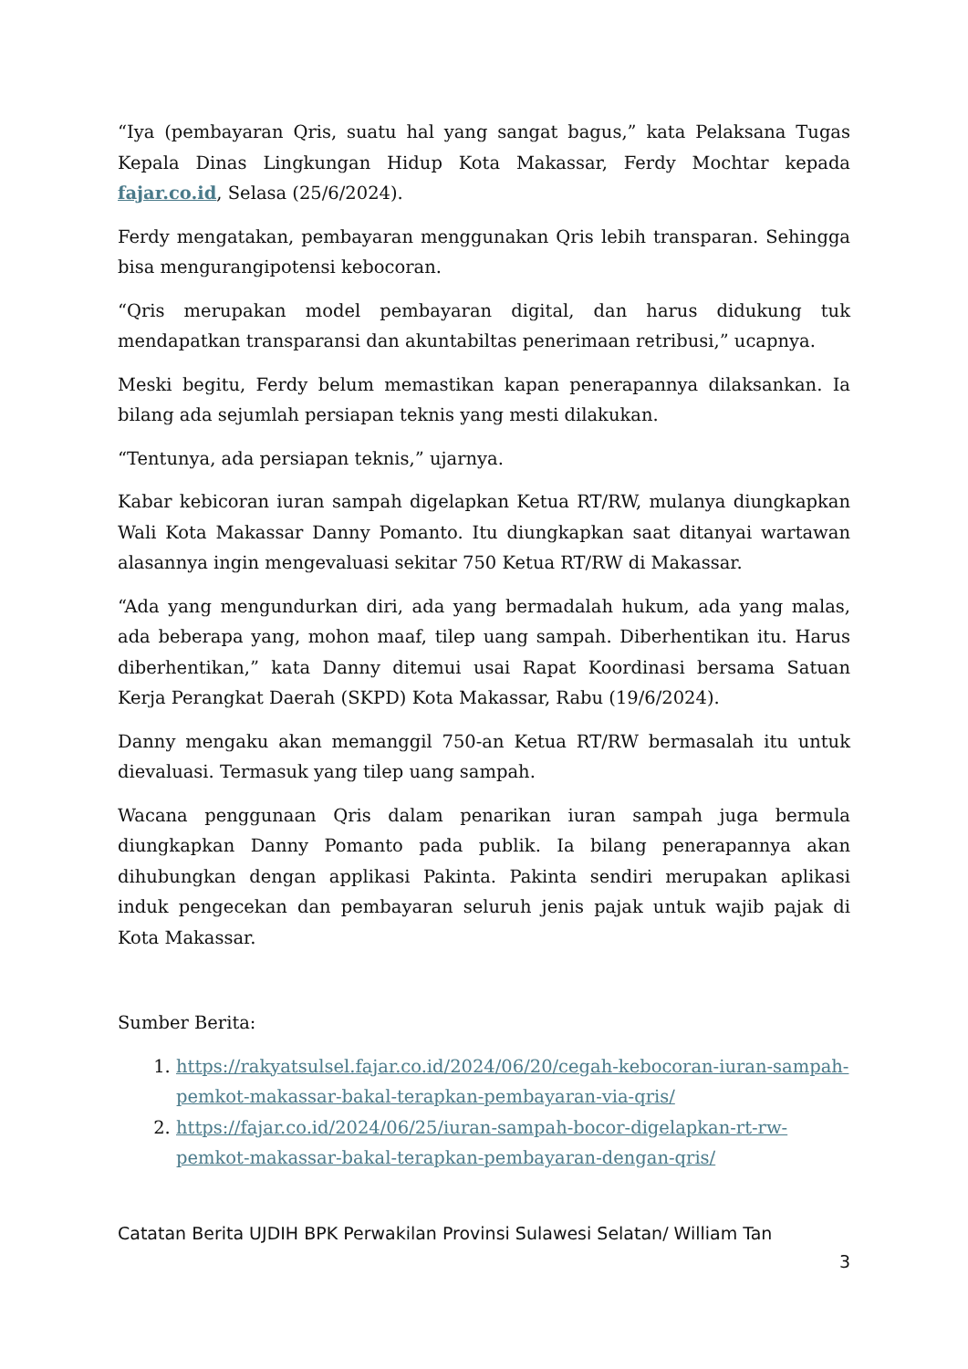“Iya (pembayaran Qris, suatu hal yang sangat bagus,” kata Pelaksana Tugas Kepala Dinas Lingkungan Hidup Kota Makassar, Ferdy Mochtar kepada fajar.co.id, Selasa (25/6/2024).
Ferdy mengatakan, pembayaran menggunakan Qris lebih transparan. Sehingga bisa mengurangipotensi kebocoran.
“Qris merupakan model pembayaran digital, dan harus didukung tuk mendapatkan transparansi dan akuntabiltas penerimaan retribusi,” ucapnya.
Meski begitu, Ferdy belum memastikan kapan penerapannya dilaksankan. Ia bilang ada sejumlah persiapan teknis yang mesti dilakukan.
“Tentunya, ada persiapan teknis,” ujarnya.
Kabar kebicoran iuran sampah digelapkan Ketua RT/RW, mulanya diungkapkan Wali Kota Makassar Danny Pomanto. Itu diungkapkan saat ditanyai wartawan alasannya ingin mengevaluasi sekitar 750 Ketua RT/RW di Makassar.
“Ada yang mengundurkan diri, ada yang bermadalah hukum, ada yang malas, ada beberapa yang, mohon maaf, tilep uang sampah. Diberhentikan itu. Harus diberhentikan,” kata Danny ditemui usai Rapat Koordinasi bersama Satuan Kerja Perangkat Daerah (SKPD) Kota Makassar, Rabu (19/6/2024).
Danny mengaku akan memanggil 750-an Ketua RT/RW bermasalah itu untuk dievaluasi. Termasuk yang tilep uang sampah.
Wacana penggunaan Qris dalam penarikan iuran sampah juga bermula diungkapkan Danny Pomanto pada publik. Ia bilang penerapannya akan dihubungkan dengan applikasi Pakinta. Pakinta sendiri merupakan aplikasi induk pengecekan dan pembayaran seluruh jenis pajak untuk wajib pajak di Kota Makassar.
Sumber Berita:
1. https://rakyatsulsel.fajar.co.id/2024/06/20/cegah-kebocoran-iuran-sampah-pemkot-makassar-bakal-terapkan-pembayaran-via-qris/
2. https://fajar.co.id/2024/06/25/iuran-sampah-bocor-digelapkan-rt-rw-pemkot-makassar-bakal-terapkan-pembayaran-dengan-qris/
Catatan Berita UJDIH BPK Perwakilan Provinsi Sulawesi Selatan/ William Tan
3